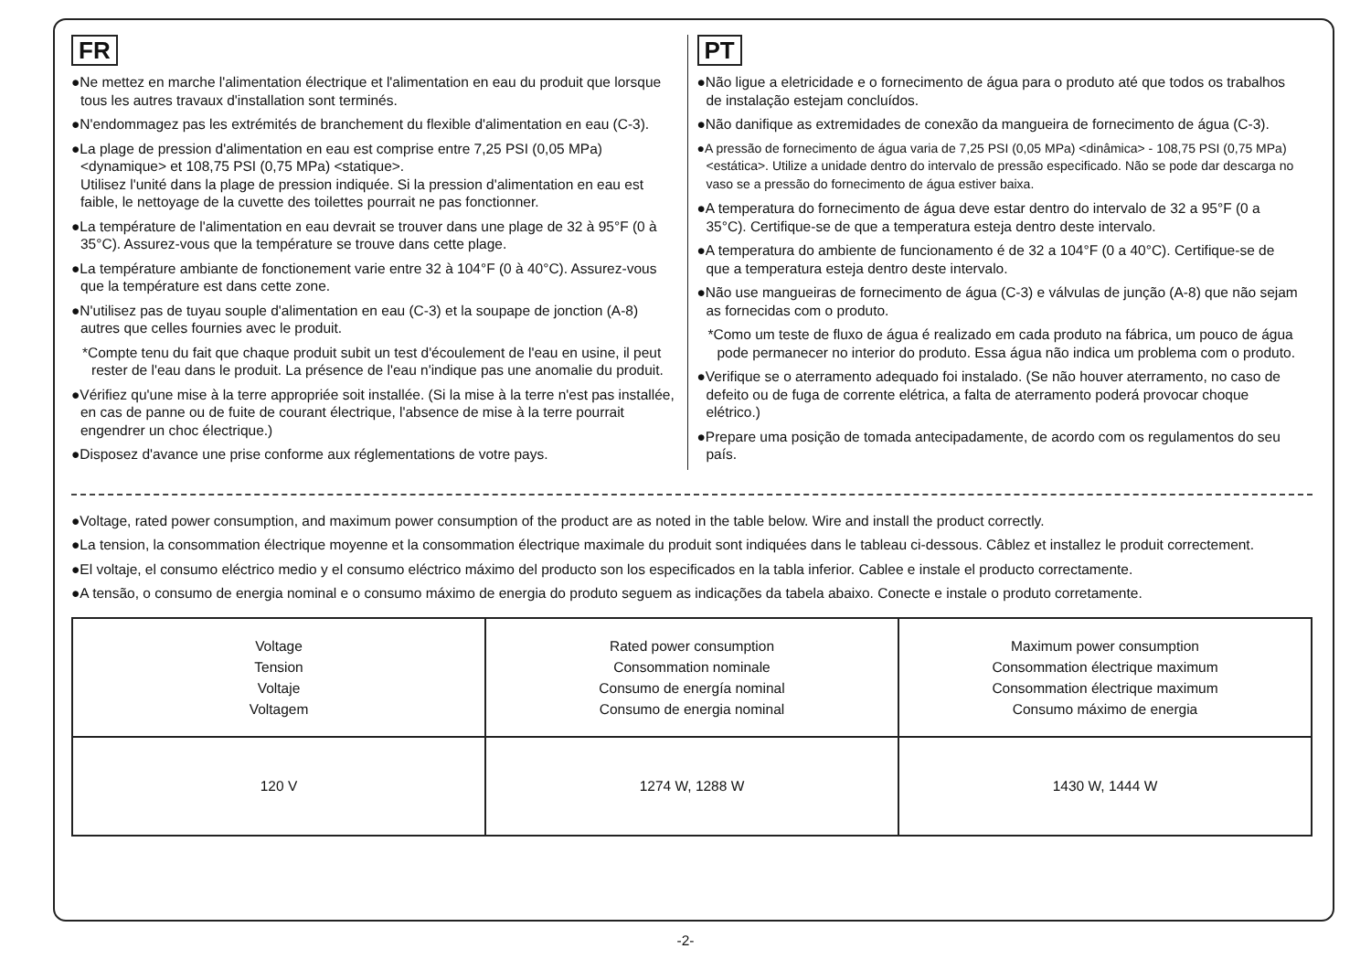FR
●Ne mettez en marche l'alimentation électrique et l'alimentation en eau du produit que lorsque tous les autres travaux d'installation sont terminés.
●N'endommagez pas les extrémités de branchement du flexible d'alimentation en eau (C-3).
●La plage de pression d'alimentation en eau est comprise entre 7,25 PSI (0,05 MPa) <dynamique> et 108,75 PSI (0,75 MPa) <statique>.
Utilisez l'unité dans la plage de pression indiquée. Si la pression d'alimentation en eau est faible, le nettoyage de la cuvette des toilettes pourrait ne pas fonctionner.
●La température de l'alimentation en eau devrait se trouver dans une plage de 32 à 95°F (0 à 35°C). Assurez-vous que la température se trouve dans cette plage.
●La température ambiante de fonctionement varie entre 32 à 104°F (0 à 40°C). Assurez-vous que la température est dans cette zone.
●N'utilisez pas de tuyau souple d'alimentation en eau (C-3) et la soupape de jonction (A-8) autres que celles fournies avec le produit.
*Compte tenu du fait que chaque produit subit un test d'écoulement de l'eau en usine, il peut rester de l'eau dans le produit. La présence de l'eau n'indique pas une anomalie du produit.
●Vérifiez qu'une mise à la terre appropriée soit installée. (Si la mise à la terre n'est pas installée, en cas de panne ou de fuite de courant électrique, l'absence de mise à la terre pourrait engendrer un choc électrique.)
●Disposez d'avance une prise conforme aux réglementations de votre pays.
PT
●Não ligue a eletricidade e o fornecimento de água para o produto até que todos os trabalhos de instalação estejam concluídos.
●Não danifique as extremidades de conexão da mangueira de fornecimento de água (C-3).
●A pressão de fornecimento de água varia de 7,25 PSI (0,05 MPa) <dinâmica> - 108,75 PSI (0,75 MPa) <estática>. Utilize a unidade dentro do intervalo de pressão especificado. Não se pode dar descarga no vaso se a pressão do fornecimento de água estiver baixa.
●A temperatura do fornecimento de água deve estar dentro do intervalo de 32 a 95°F (0 a 35°C). Certifique-se de que a temperatura esteja dentro deste intervalo.
●A temperatura do ambiente de funcionamento é de 32 a 104°F (0 a 40°C). Certifique-se de que a temperatura esteja dentro deste intervalo.
●Não use mangueiras de fornecimento de água (C-3) e válvulas de junção (A-8) que não sejam as fornecidas com o produto.
*Como um teste de fluxo de água é realizado em cada produto na fábrica, um pouco de água pode permanecer no interior do produto. Essa água não indica um problema com o produto.
●Verifique se o aterramento adequado foi instalado. (Se não houver aterramento, no caso de defeito ou de fuga de corrente elétrica, a falta de aterramento poderá provocar choque elétrico.)
●Prepare uma posição de tomada antecipadamente, de acordo com os regulamentos do seu país.
●Voltage, rated power consumption, and maximum power consumption of the product are as noted in the table below. Wire and install the product correctly.
●La tension, la consommation électrique moyenne et la consommation électrique maximale du produit sont indiquées dans le tableau ci-dessous. Câblez et installez le produit correctement.
●El voltaje, el consumo eléctrico medio y el consumo eléctrico máximo del producto son los especificados en la tabla inferior. Cablee e instale el producto correctamente.
●A tensão, o consumo de energia nominal e o consumo máximo de energia do produto seguem as indicações da tabela abaixo. Conecte e instale o produto corretamente.
| Voltage Tension Voltaje Voltagem | Rated power consumption Consommation nominale Consumo de energía nominal Consumo de energia nominal | Maximum power consumption Consommation électrique maximum Consommation électrique maximum Consumo máximo de energia |
| 120 V | 1274 W, 1288 W | 1430 W, 1444 W |
-2-